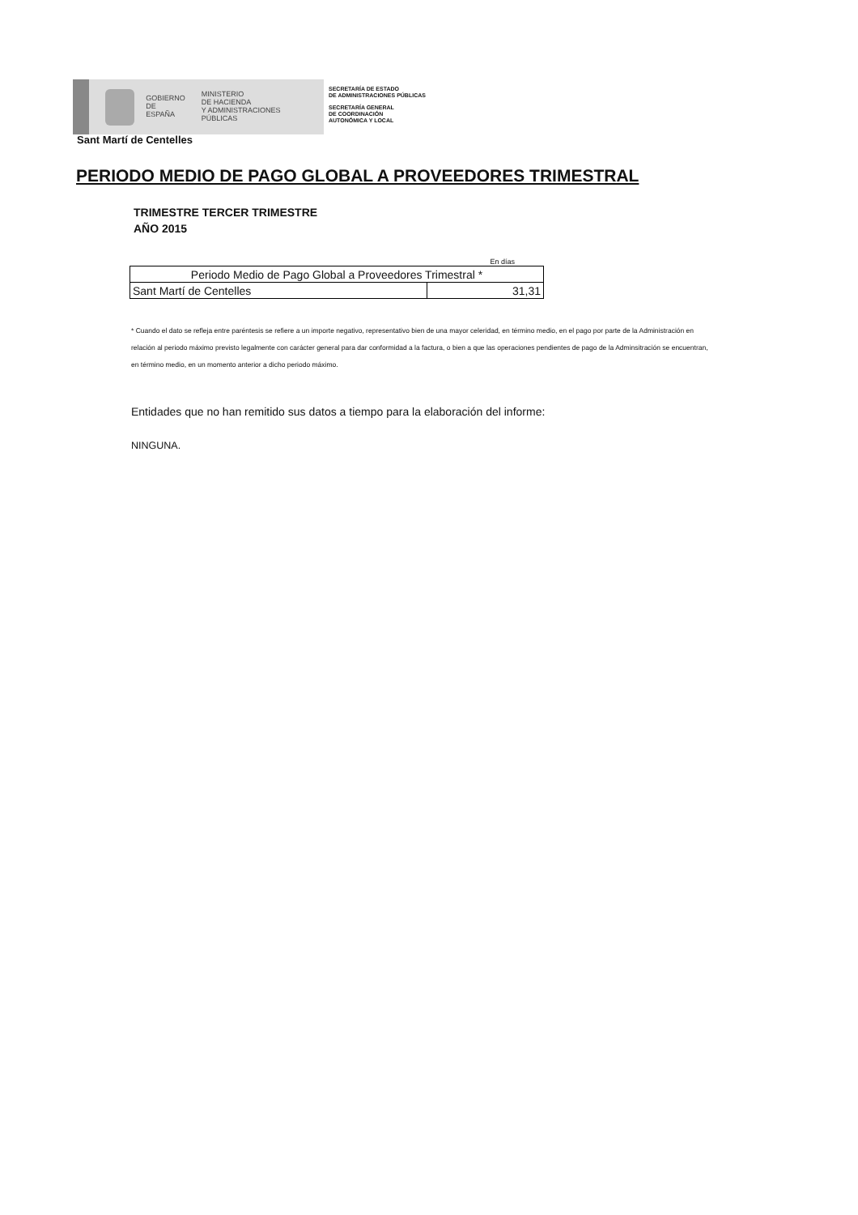GOBIERNO
DE ESPAÑA
MINISTERIO
DE HACIENDA
Y ADMINISTRACIONES PÚBLICAS
SECRETARÍA DE ESTADO
DE ADMINISTRACIONES PÚBLICAS
SECRETARÍA GENERAL
DE COORDINACIÓN
AUTONÓMICA Y LOCAL
Sant Martí de Centelles
PERIODO MEDIO DE PAGO GLOBAL A PROVEEDORES TRIMESTRAL
TRIMESTRE TERCER TRIMESTRE
AÑO 2015
En días
| Periodo Medio de Pago Global a Proveedores Trimestral * | |
| Sant Martí de Centelles | 31,31 |
* Cuando el dato se refleja entre paréntesis se refiere a un importe negativo, representativo bien de una mayor celeridad, en término medio, en el pago por parte de la Administración en relación al periodo máximo previsto legalmente con carácter general para dar conformidad a la factura, o bien a que las operaciones pendientes de pago de la Adminsitración se encuentran, en término medio, en un momento anterior a dicho periodo máximo.
Entidades que no han remitido sus datos a tiempo para la elaboración del informe:
NINGUNA.